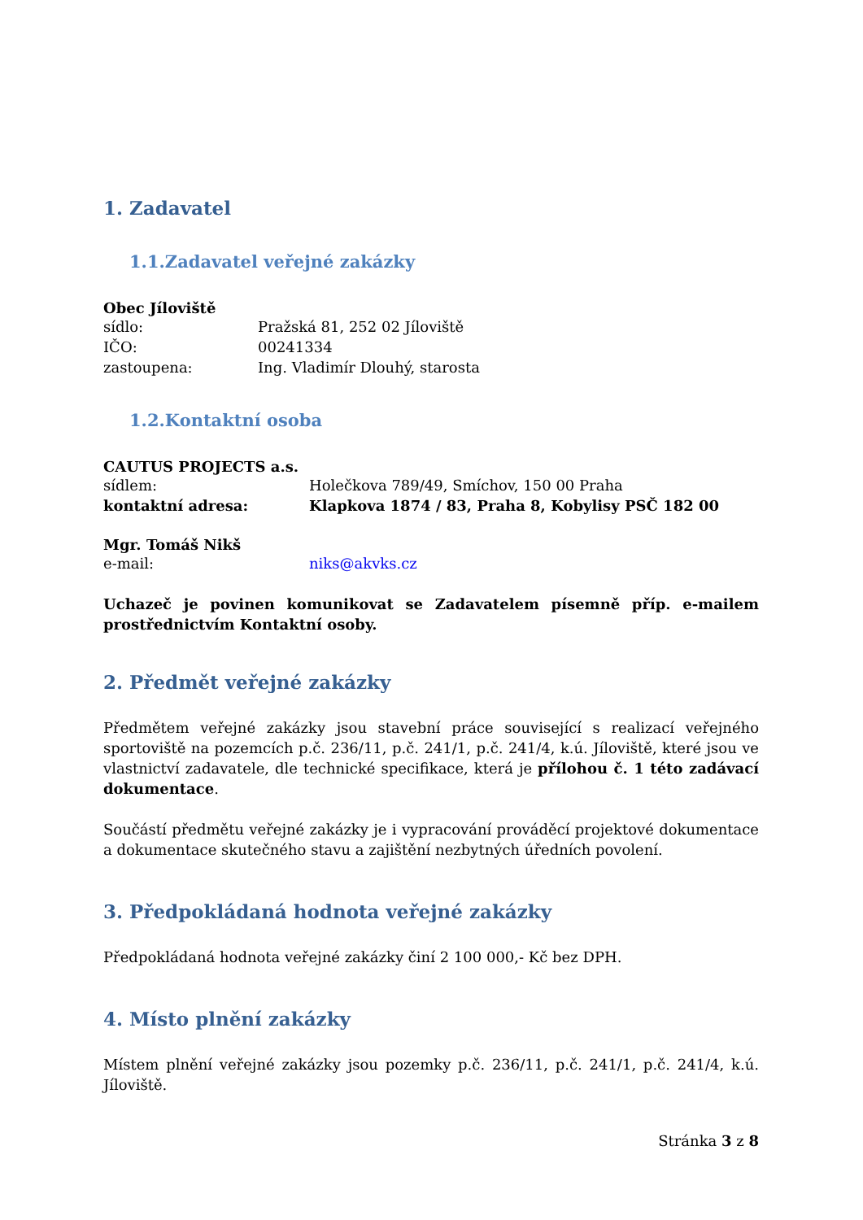1. Zadavatel
1.1.Zadavatel veřejné zakázky
Obec Jíloviště
sídlo: Pražská 81, 252 02 Jíloviště
IČO: 00241334
zastoupena: Ing. Vladimír Dlouhý, starosta
1.2.Kontaktní osoba
CAUTUS PROJECTS a.s.
sídlem: Holečkova 789/49, Smíchov, 150 00 Praha
kontaktní adresa: Klapkova 1874 / 83, Praha 8, Kobylisy PSČ 182 00
Mgr. Tomáš Nikš
e-mail: niks@akvks.cz
Uchazeč je povinen komunikovat se Zadavatelem písemně příp. e-mailem prostřednictvím Kontaktní osoby.
2. Předmět veřejné zakázky
Předmětem veřejné zakázky jsou stavební práce související s realizací veřejného sportoviště na pozemcích p.č. 236/11, p.č. 241/1, p.č. 241/4, k.ú. Jíloviště, které jsou ve vlastnictví zadavatele, dle technické specifikace, která je přílohou č. 1 této zadávací dokumentace.
Součástí předmětu veřejné zakázky je i vypracování prováděcí projektové dokumentace a dokumentace skutečného stavu a zajištění nezbytných úředních povolení.
3. Předpokládaná hodnota veřejné zakázky
Předpokládaná hodnota veřejné zakázky činí 2 100 000,- Kč bez DPH.
4. Místo plnění zakázky
Místem plnění veřejné zakázky jsou pozemky p.č. 236/11, p.č. 241/1, p.č. 241/4, k.ú. Jíloviště.
Stránka 3 z 8